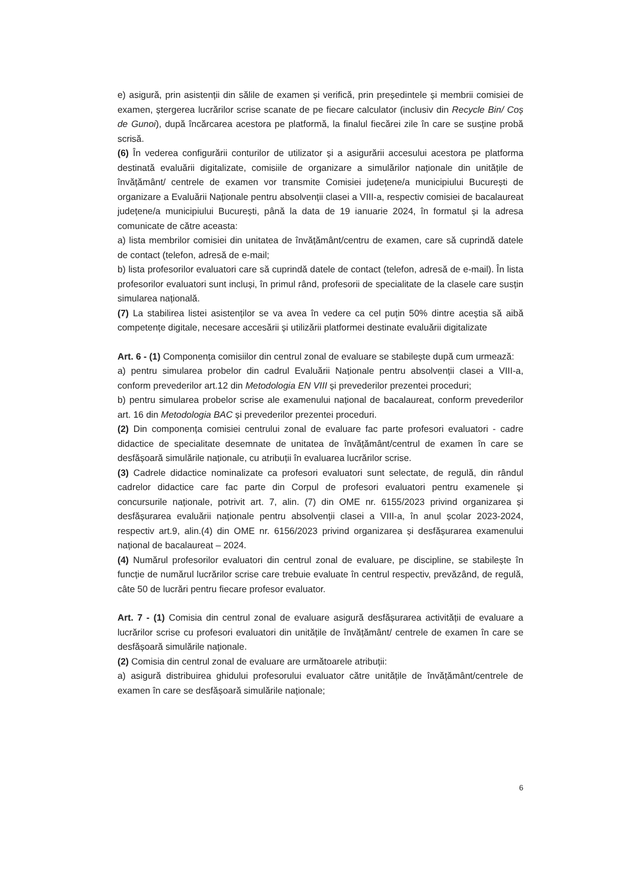e) asigură, prin asistenții din sălile de examen și verifică, prin președintele și membrii comisiei de examen, ștergerea lucrărilor scrise scanate de pe fiecare calculator (inclusiv din Recycle Bin/ Coș de Gunoi), după încărcarea acestora pe platformă, la finalul fiecărei zile în care se susține probă scrisă.
(6) În vederea configurării conturilor de utilizator și a asigurării accesului acestora pe platforma destinată evaluării digitalizate, comisiile de organizare a simulărilor naționale din unitățile de învățământ/ centrele de examen vor transmite Comisiei județene/a municipiului București de organizare a Evaluării Naționale pentru absolvenții clasei a VIII-a, respectiv comisiei de bacalaureat județene/a municipiului București, până la data de 19 ianuarie 2024, în formatul și la adresa comunicate de către aceasta:
a) lista membrilor comisiei din unitatea de învățământ/centru de examen, care să cuprindă datele de contact (telefon, adresă de e-mail;
b) lista profesorilor evaluatori care să cuprindă datele de contact (telefon, adresă de e-mail). În lista profesorilor evaluatori sunt incluși, în primul rând, profesorii de specialitate de la clasele care susțin simularea națională.
(7) La stabilirea listei asistenților se va avea în vedere ca cel puțin 50% dintre aceștia să aibă competențe digitale, necesare accesării și utilizării platformei destinate evaluării digitalizate
Art. 6 - (1) Componența comisiilor din centrul zonal de evaluare se stabilește după cum urmează:
a) pentru simularea probelor din cadrul Evaluării Naționale pentru absolvenții clasei a VIII-a, conform prevederilor art.12 din Metodologia EN VIII și prevederilor prezentei proceduri;
b) pentru simularea probelor scrise ale examenului național de bacalaureat, conform prevederilor art. 16 din Metodologia BAC și prevederilor prezentei proceduri.
(2) Din componența comisiei centrului zonal de evaluare fac parte profesori evaluatori - cadre didactice de specialitate desemnate de unitatea de învățământ/centrul de examen în care se desfășoară simulările naționale, cu atribuții în evaluarea lucrărilor scrise.
(3) Cadrele didactice nominalizate ca profesori evaluatori sunt selectate, de regulă, din rândul cadrelor didactice care fac parte din Corpul de profesori evaluatori pentru examenele și concursurile naționale, potrivit art. 7, alin. (7) din OME nr. 6155/2023 privind organizarea și desfășurarea evaluării naționale pentru absolvenții clasei a VIII-a, în anul școlar 2023-2024, respectiv art.9, alin.(4) din OME nr. 6156/2023 privind organizarea și desfășurarea examenului național de bacalaureat – 2024.
(4) Numărul profesorilor evaluatori din centrul zonal de evaluare, pe discipline, se stabilește în funcție de numărul lucrărilor scrise care trebuie evaluate în centrul respectiv, prevăzând, de regulă, câte 50 de lucrări pentru fiecare profesor evaluator.
Art. 7 - (1) Comisia din centrul zonal de evaluare asigură desfășurarea activității de evaluare a lucrărilor scrise cu profesori evaluatori din unitățile de învățământ/ centrele de examen în care se desfășoară simulările naționale.
(2) Comisia din centrul zonal de evaluare are următoarele atribuții:
a) asigură distribuirea ghidului profesorului evaluator către unitățile de învățământ/centrele de examen în care se desfășoară simulările naționale;
6